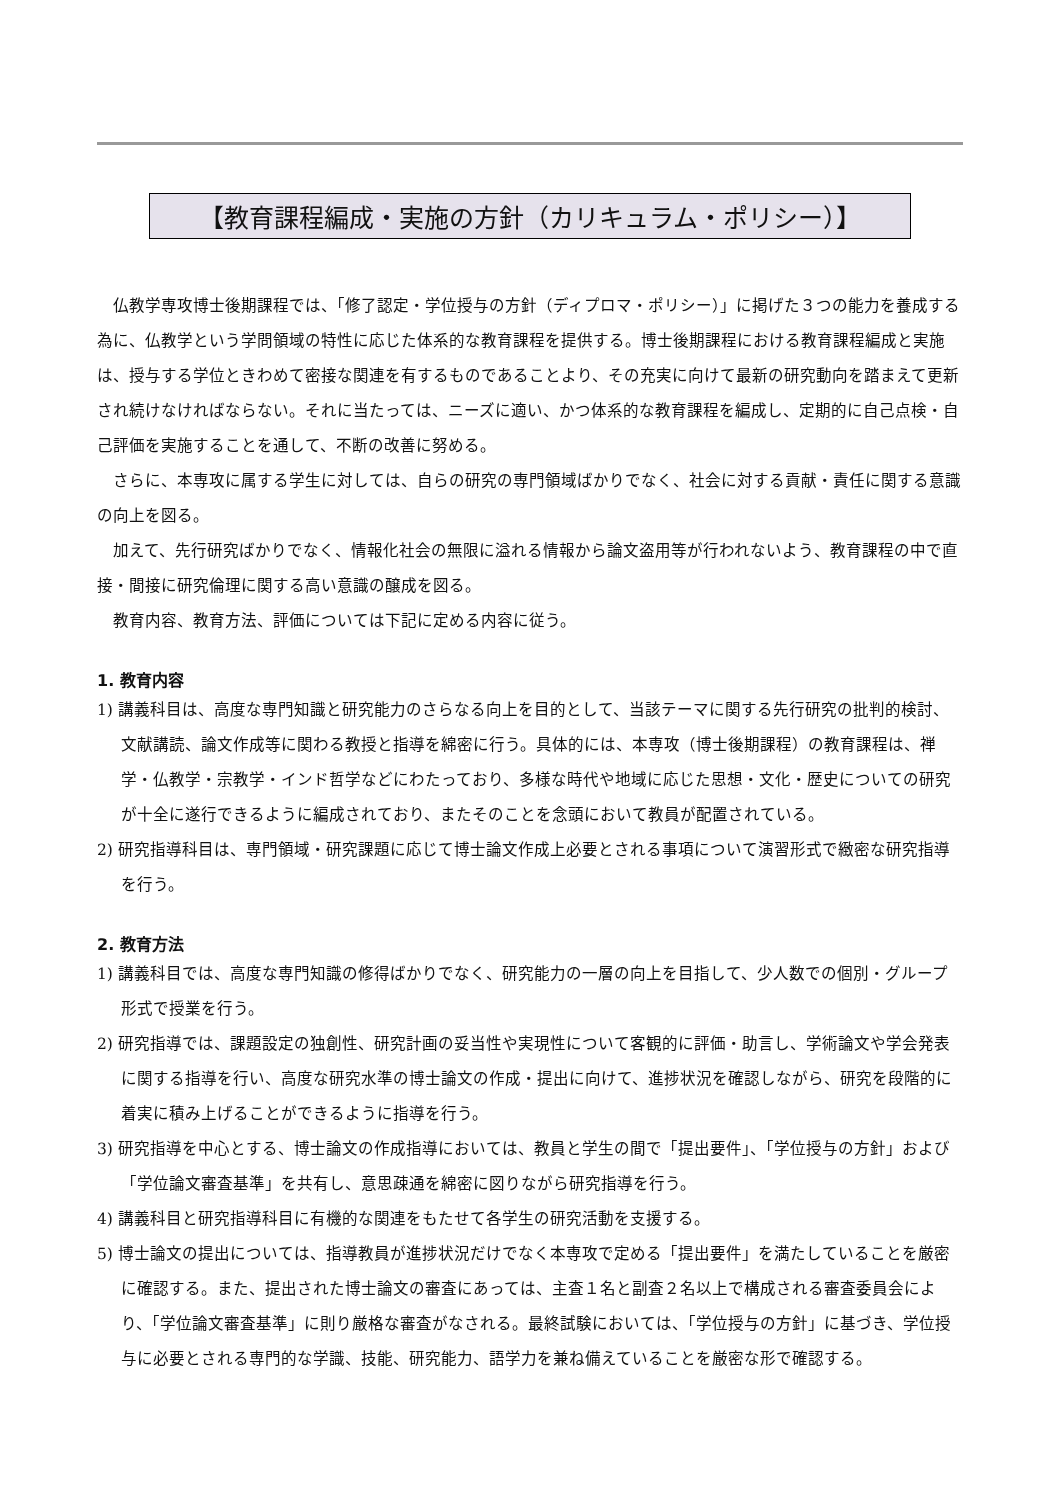【教育課程編成・実施の方針（カリキュラム・ポリシー）】
仏教学専攻博士後期課程では、「修了認定・学位授与の方針（ディプロマ・ポリシー）」に掲げた３つの能力を養成する為に、仏教学という学問領域の特性に応じた体系的な教育課程を提供する。博士後期課程における教育課程編成と実施は、授与する学位ときわめて密接な関連を有するものであることより、その充実に向けて最新の研究動向を踏まえて更新され続けなければならない。それに当たっては、ニーズに適い、かつ体系的な教育課程を編成し、定期的に自己点検・自己評価を実施することを通して、不断の改善に努める。
さらに、本専攻に属する学生に対しては、自らの研究の専門領域ばかりでなく、社会に対する貢献・責任に関する意識の向上を図る。
加えて、先行研究ばかりでなく、情報化社会の無限に溢れる情報から論文盗用等が行われないよう、教育課程の中で直接・間接に研究倫理に関する高い意識の醸成を図る。
教育内容、教育方法、評価については下記に定める内容に従う。
1. 教育内容
1) 講義科目は、高度な専門知識と研究能力のさらなる向上を目的として、当該テーマに関する先行研究の批判的検討、文献講読、論文作成等に関わる教授と指導を綿密に行う。具体的には、本専攻（博士後期課程）の教育課程は、禅学・仏教学・宗教学・インド哲学などにわたっており、多様な時代や地域に応じた思想・文化・歴史についての研究が十全に遂行できるように編成されており、またそのことを念頭において教員が配置されている。
2) 研究指導科目は、専門領域・研究課題に応じて博士論文作成上必要とされる事項について演習形式で緻密な研究指導を行う。
2. 教育方法
1) 講義科目では、高度な専門知識の修得ばかりでなく、研究能力の一層の向上を目指して、少人数での個別・グループ形式で授業を行う。
2) 研究指導では、課題設定の独創性、研究計画の妥当性や実現性について客観的に評価・助言し、学術論文や学会発表に関する指導を行い、高度な研究水準の博士論文の作成・提出に向けて、進捗状況を確認しながら、研究を段階的に着実に積み上げることができるように指導を行う。
3) 研究指導を中心とする、博士論文の作成指導においては、教員と学生の間で「提出要件」、「学位授与の方針」および「学位論文審査基準」を共有し、意思疎通を綿密に図りながら研究指導を行う。
4) 講義科目と研究指導科目に有機的な関連をもたせて各学生の研究活動を支援する。
5) 博士論文の提出については、指導教員が進捗状況だけでなく本専攻で定める「提出要件」を満たしていることを厳密に確認する。また、提出された博士論文の審査にあっては、主査１名と副査２名以上で構成される審査委員会により、「学位論文審査基準」に則り厳格な審査がなされる。最終試験においては、「学位授与の方針」に基づき、学位授与に必要とされる専門的な学識、技能、研究能力、語学力を兼ね備えていることを厳密な形で確認する。